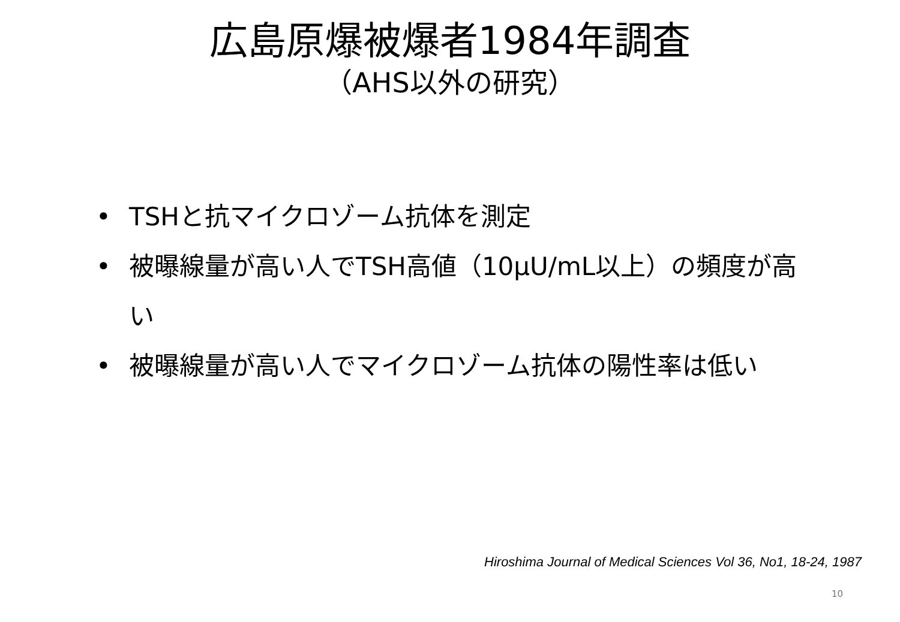広島原爆被爆者1984年調査
（AHS以外の研究）
• TSHと抗マイクロゾーム抗体を測定
• 被曝線量が高い人でTSH高値（10μU/mL以上）の頻度が高い
• 被曝線量が高い人でマイクロゾーム抗体の陽性率は低い
Hiroshima Journal of Medical Sciences Vol 36, No1, 18-24, 1987
10